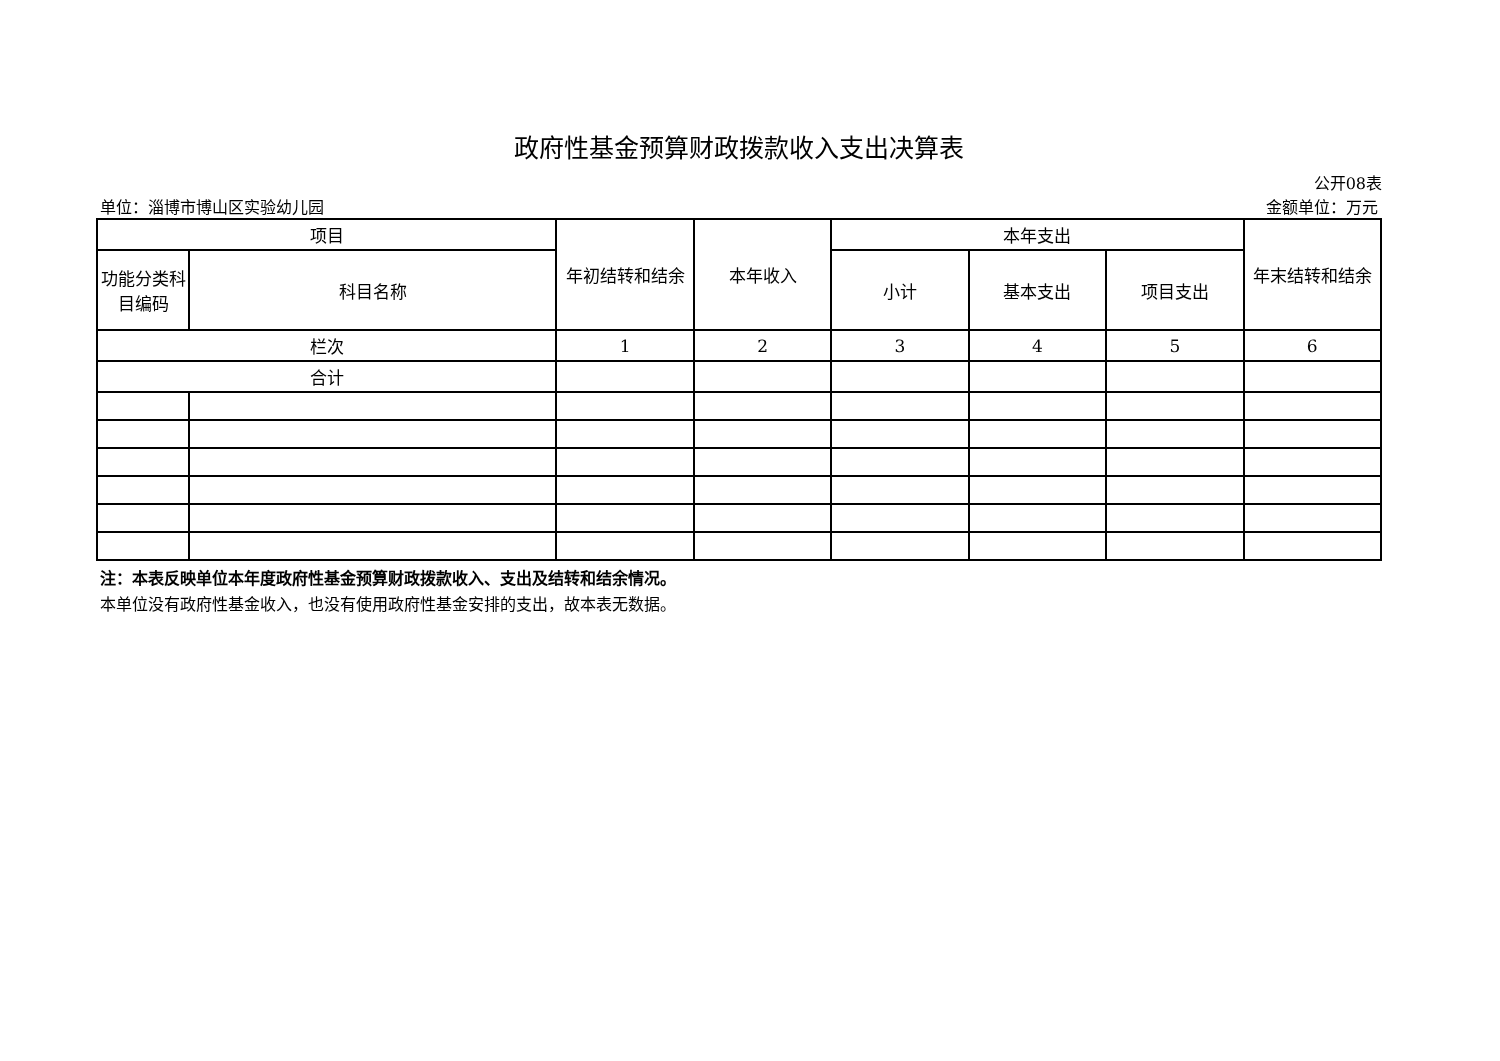政府性基金预算财政拨款收入支出决算表
公开08表
单位：淄博市博山区实验幼儿园 金额单位：万元
| 项目 | | 年初结转和结余 | 本年收入 | 本年支出 | | | 年末结转和结余 |
| --- | --- | --- | --- | --- | --- | --- | --- |
| 功能分类科目编码 | 科目名称 | | | 小计 | 基本支出 | 项目支出 | |
| 栏次 | | 1 | 2 | 3 | 4 | 5 | 6 |
| 合计 | | | | | | | |
注：本表反映单位本年度政府性基金预算财政拨款收入、支出及结转和结余情况。
本单位没有政府性基金收入，也没有使用政府性基金安排的支出，故本表无数据。